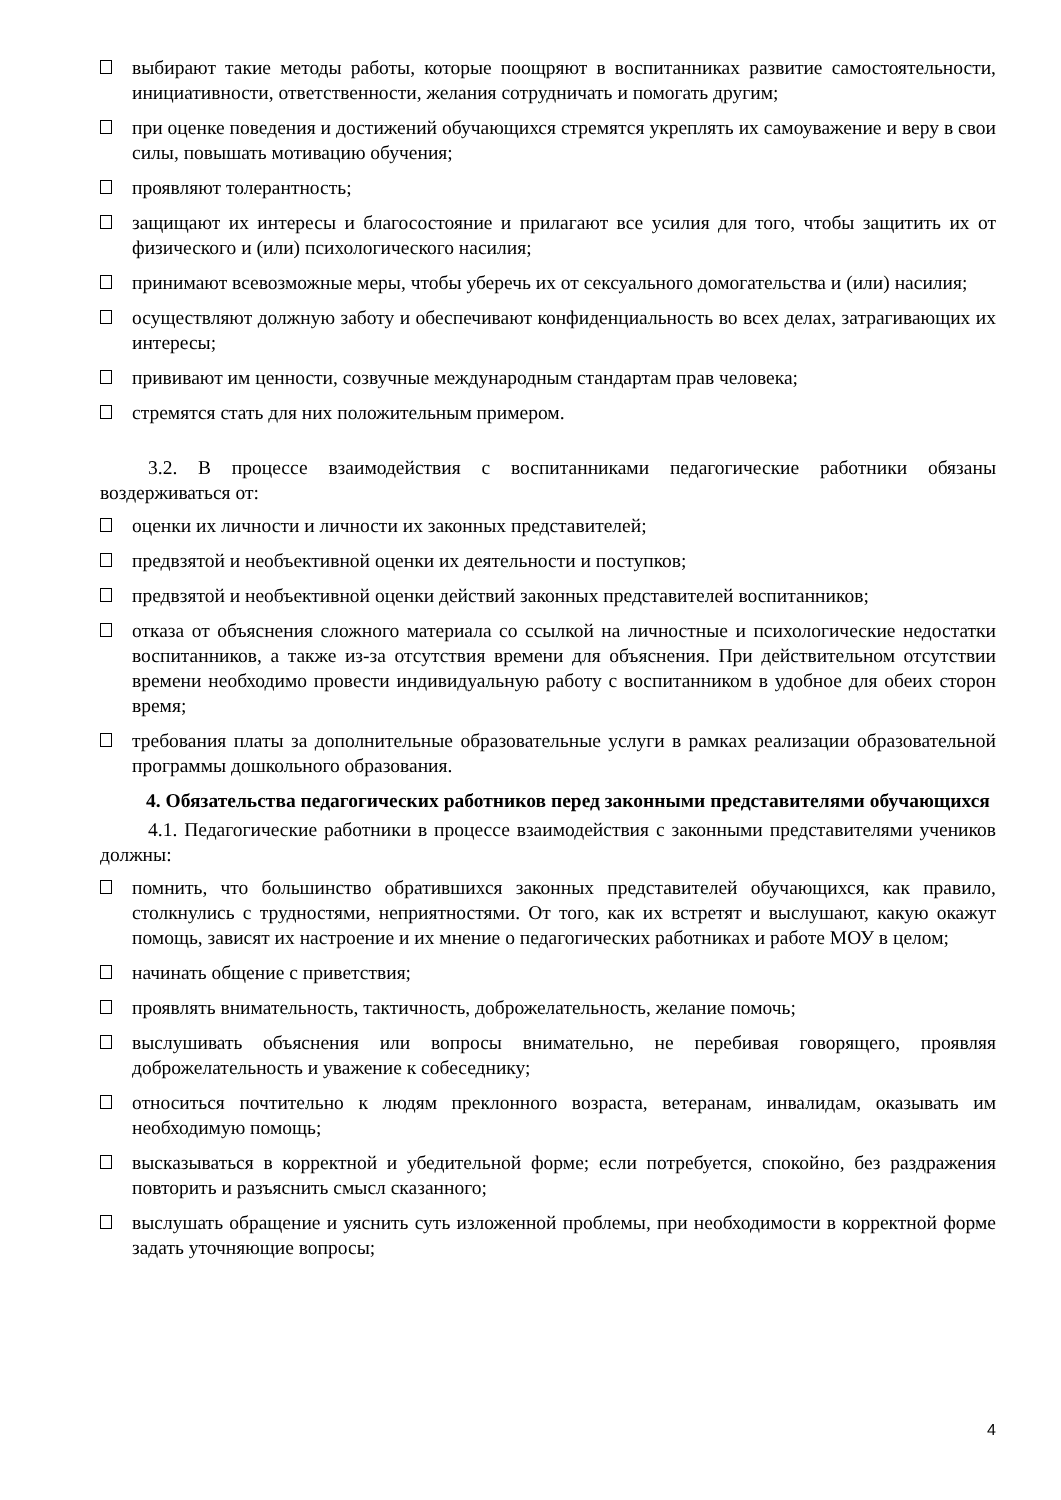выбирают такие методы работы, которые поощряют в воспитанниках развитие самостоятельности, инициативности, ответственности, желания сотрудничать и помогать другим;
при оценке поведения и достижений обучающихся стремятся укреплять их самоуважение и веру в свои силы, повышать мотивацию обучения;
проявляют толерантность;
защищают их интересы и благосостояние и прилагают все усилия для того, чтобы защитить их от физического и (или) психологического насилия;
принимают всевозможные меры, чтобы уберечь их от сексуального домогательства и (или) насилия;
осуществляют должную заботу и обеспечивают конфиденциальность во всех делах, затрагивающих их интересы;
прививают им ценности, созвучные международным стандартам прав человека;
стремятся стать для них положительным примером.
3.2. В процессе взаимодействия с воспитанниками педагогические работники обязаны воздерживаться от:
оценки их личности и личности их законных представителей;
предвзятой и необъективной оценки их деятельности и поступков;
предвзятой и необъективной оценки действий законных представителей воспитанников;
отказа от объяснения сложного материала со ссылкой на личностные и психологические недостатки воспитанников, а также из-за отсутствия времени для объяснения. При действительном отсутствии времени необходимо провести индивидуальную работу с воспитанником в удобное для обеих сторон время;
требования платы за дополнительные образовательные услуги в рамках реализации образовательной программы дошкольного образования.
4. Обязательства педагогических работников перед законными представителями обучающихся
4.1. Педагогические работники в процессе взаимодействия с законными представителями учеников должны:
помнить, что большинство обратившихся законных представителей обучающихся, как правило, столкнулись с трудностями, неприятностями. От того, как их встретят и выслушают, какую окажут помощь, зависят их настроение и их мнение о педагогических работниках и работе МОУ в целом;
начинать общение с приветствия;
проявлять внимательность, тактичность, доброжелательность, желание помочь;
выслушивать объяснения или вопросы внимательно, не перебивая говорящего, проявляя доброжелательность и уважение к собеседнику;
относиться почтительно к людям преклонного возраста, ветеранам, инвалидам, оказывать им необходимую помощь;
высказываться в корректной и убедительной форме; если потребуется, спокойно, без раздражения повторить и разъяснить смысл сказанного;
выслушать обращение и уяснить суть изложенной проблемы, при необходимости в корректной форме задать уточняющие вопросы;
4